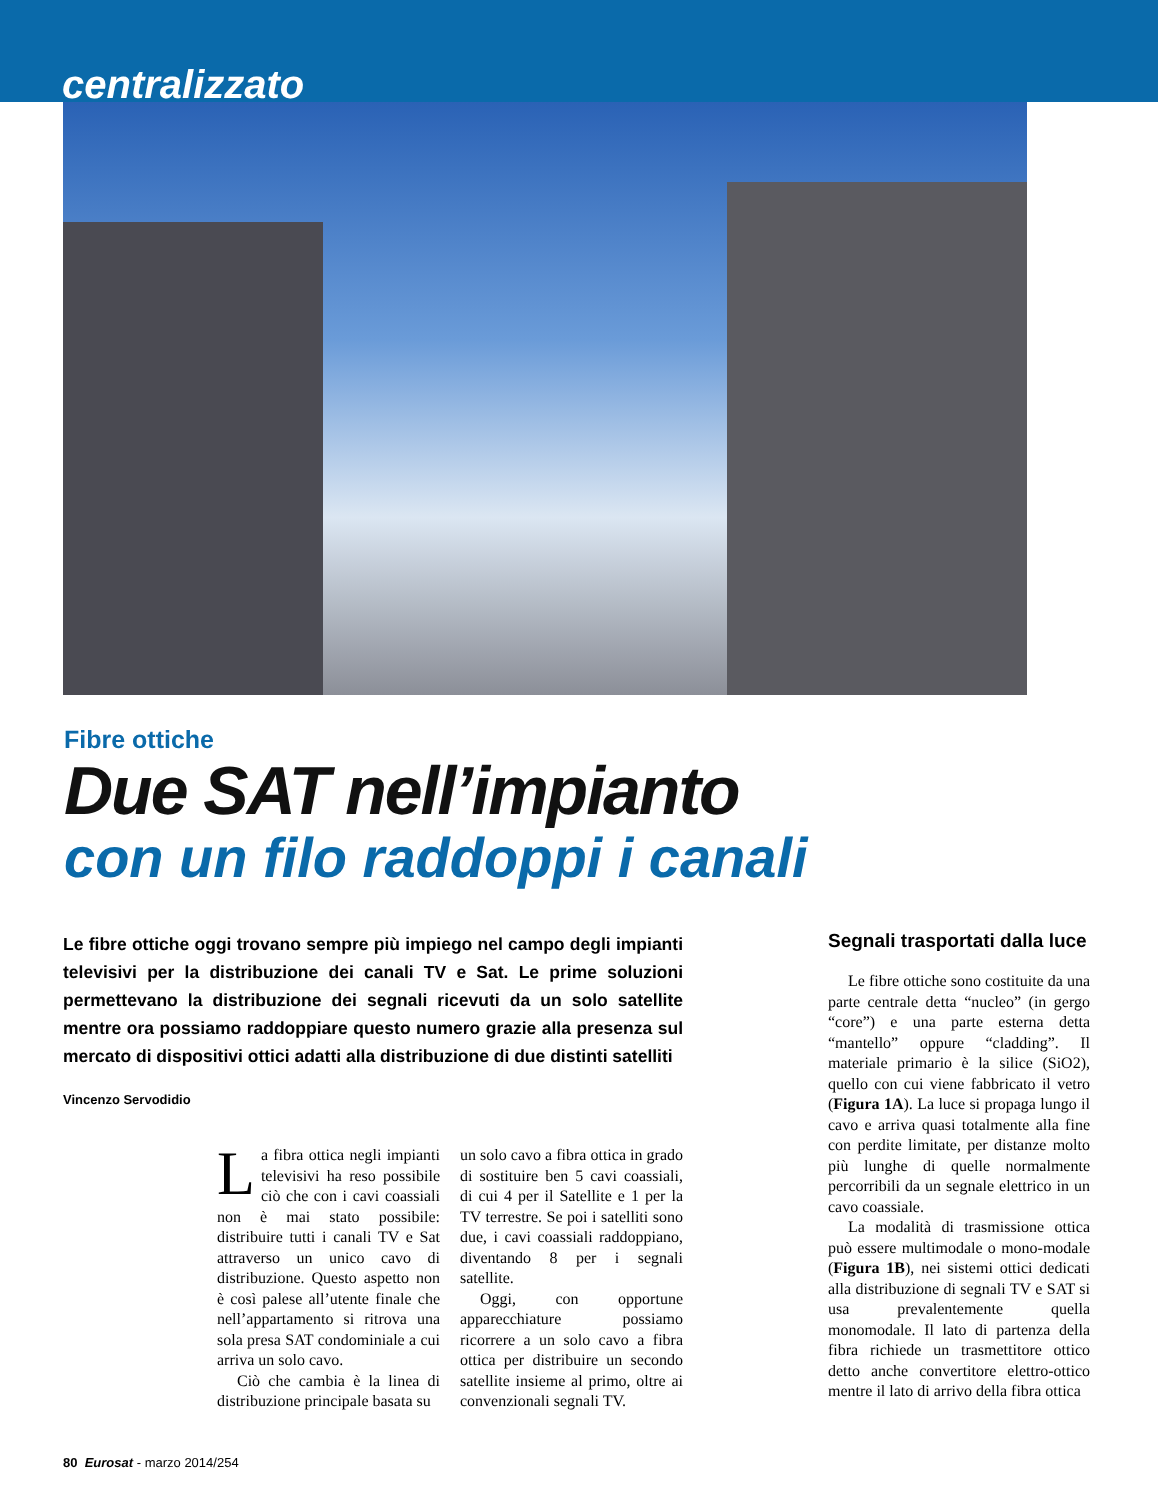centralizzato
Fibre ottiche
Due SAT nell’impianto
con un filo raddoppi i canali
Le fibre ottiche oggi trovano sempre più impiego nel campo degli impianti televisivi per la distribuzione dei canali TV e Sat. Le prime soluzioni permettevano la distribuzione dei segnali ricevuti da un solo satellite mentre ora possiamo raddoppiare questo numero grazie alla presenza sul mercato di dispositivi ottici adatti alla distribuzione di due distinti satelliti
Vincenzo Servodidio
La fibra ottica negli impianti televisivi ha reso possibile ciò che con i cavi coassiali non è mai stato possibile: distribuire tutti i canali TV e Sat attraverso un unico cavo di distribuzione. Questo aspetto non è così palese all’utente finale che nell’appartamento si ritrova una sola presa SAT condominiale a cui arriva un solo cavo.
Ciò che cambia è la linea di distribuzione principale basata su
un solo cavo a fibra ottica in grado di sostituire ben 5 cavi coassiali, di cui 4 per il Satellite e 1 per la TV terrestre. Se poi i satelliti sono due, i cavi coassiali raddoppiano, diventando 8 per i segnali satellite.
Oggi, con opportune apparecchiature possiamo ricorrere a un solo cavo a fibra ottica per distribuire un secondo satellite insieme al primo, oltre ai convenzionali segnali TV.
Segnali trasportati dalla luce
Le fibre ottiche sono costituite da una parte centrale detta “nucleo” (in gergo “core”) e una parte esterna detta “mantello” oppure “cladding”. Il materiale primario è la silice (SiO2), quello con cui viene fabbricato il vetro (Figura 1A). La luce si propaga lungo il cavo e arriva quasi totalmente alla fine con perdite limitate, per distanze molto più lunghe di quelle normalmente percorribili da un segnale elettrico in un cavo coassiale.
La modalità di trasmissione ottica può essere multimodale o mono-modale (Figura 1B), nei sistemi ottici dedicati alla distribuzione di segnali TV e SAT si usa prevalentemente quella monomodale. Il lato di partenza della fibra richiede un trasmettitore ottico detto anche convertitore elettro-ottico mentre il lato di arrivo della fibra ottica
80 Eurosat - marzo 2014/254